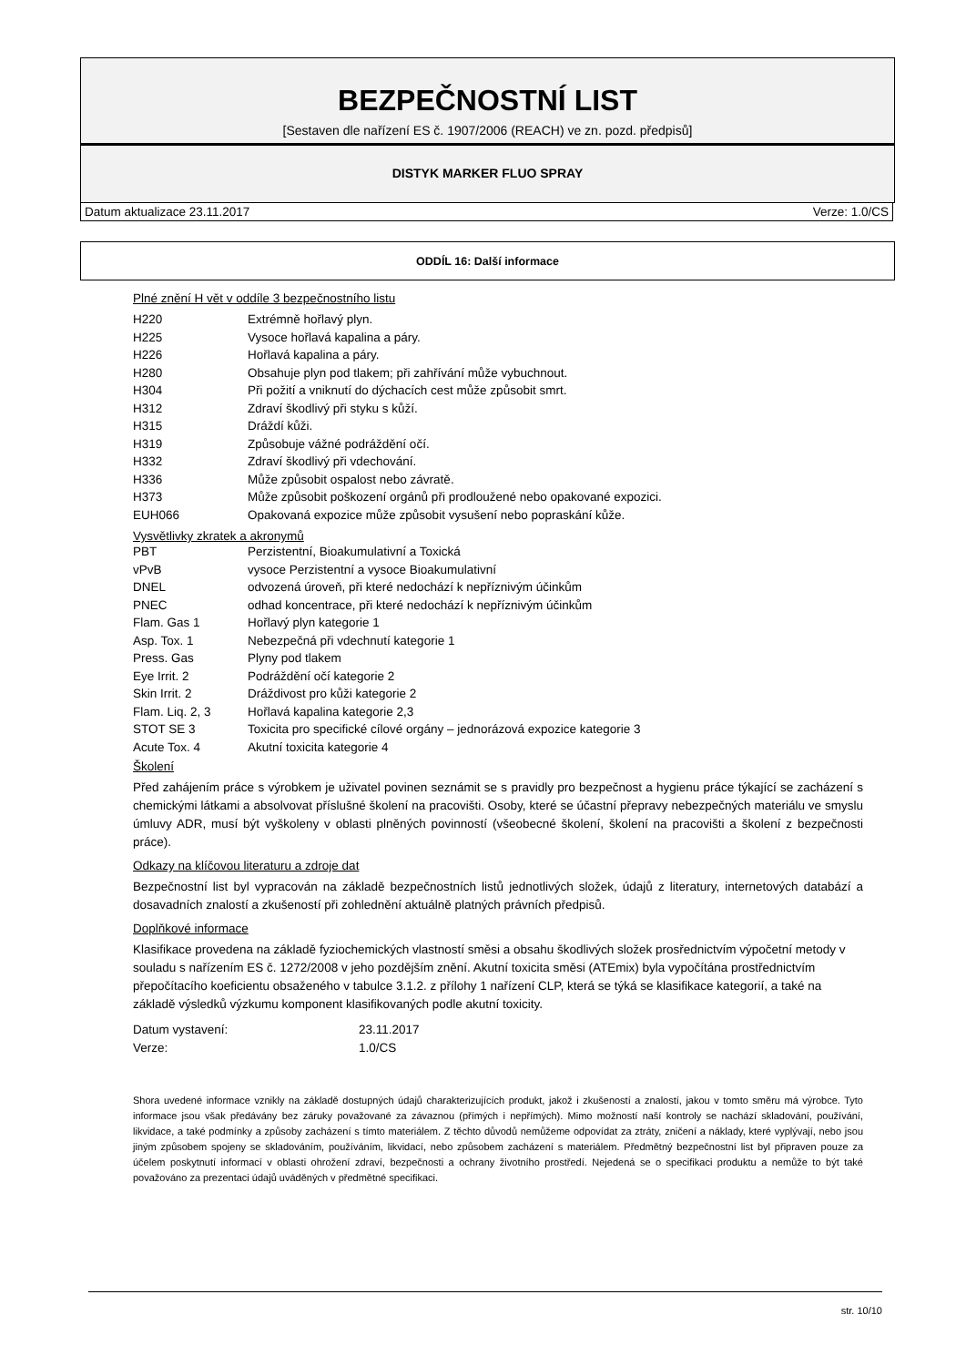BEZPEČNOSTNÍ LIST
[Sestaven dle nařízení ES č. 1907/2006 (REACH) ve zn. pozd. předpisů]
DISTYK MARKER FLUO SPRAY
Datum aktualizace 23.11.2017 Verze: 1.0/CS
ODDÍL 16: Další informace
Plné znění H vět v oddíle 3 bezpečnostního listu
| H220 | Extrémně hořlavý plyn. |
| H225 | Vysoce hořlavá kapalina a páry. |
| H226 | Hořlavá kapalina a páry. |
| H280 | Obsahuje plyn pod tlakem; při zahřívání může vybuchnout. |
| H304 | Při požití a vniknutí do dýchacích cest může způsobit smrt. |
| H312 | Zdraví škodlivý při styku s kůží. |
| H315 | Dráždí kůži. |
| H319 | Způsobuje vážné podráždění očí. |
| H332 | Zdraví škodlivý při vdechování. |
| H336 | Může způsobit ospalost nebo závratě. |
| H373 | Může způsobit poškození orgánů při prodloužené nebo opakované expozici. |
| EUH066 | Opakovaná expozice může způsobit vysušení nebo popraskání kůže. |
Vysvětlivky zkratek a akronymů
| PBT | Perzistentní, Bioakumulativní a Toxická |
| vPvB | vysoce Perzistentní a vysoce Bioakumulativní |
| DNEL | odvozená úroveň, při které nedochází k nepříznivým účinkům |
| PNEC | odhad koncentrace, při které nedochází k nepříznivým účinkům |
| Flam. Gas 1 | Hořlavý plyn kategorie 1 |
| Asp. Tox. 1 | Nebezpečná při vdechnutí kategorie 1 |
| Press. Gas | Plyny pod tlakem |
| Eye Irrit. 2 | Podráždění očí kategorie 2 |
| Skin Irrit. 2 | Dráždivost pro kůži kategorie 2 |
| Flam. Liq. 2, 3 | Hořlavá kapalina kategorie 2,3 |
| STOT SE 3 | Toxicita pro specifické cílové orgány – jednorázová expozice kategorie 3 |
| Acute Tox. 4 | Akutní toxicita kategorie 4 |
Školení
Před zahájením práce s výrobkem je uživatel povinen seznámit se s pravidly pro bezpečnost a hygienu práce týkající se zacházení s chemickými látkami a absolvovat příslušné školení na pracovišti. Osoby, které se účastní přepravy nebezpečných materiálu ve smyslu úmluvy ADR, musí být vyškoleny v oblasti plněných povinností (všeobecné školení, školení na pracovišti a školení z bezpečnosti práce).
Odkazy na klíčovou literaturu a zdroje dat
Bezpečnostní list byl vypracován na základě bezpečnostních listů jednotlivých složek, údajů z literatury, internetových databází a dosavadních znalostí a zkušeností při zohlednění aktuálně platných právních předpisů.
Doplňkové informace
Klasifikace provedena na základě fyziochemických vlastností směsi a obsahu škodlivých složek prosřednictvím výpočetní metody v souladu s nařízením ES č. 1272/2008 v jeho pozdějším znění. Akutní toxicita směsi (ATEmix) byla vypočítána prostřednictvím přepočítacího koeficientu obsaženého v tabulce 3.1.2. z přílohy 1 nařízení CLP, která se týká se klasifikace kategorií, a také na základě výsledků výzkumu komponent klasifikovaných podle akutní toxicity.
| Datum vystavení: | 23.11.2017 |
| Verze: | 1.0/CS |
Shora uvedené informace vznikly na základě dostupných údajů charakterizujících produkt, jakož i zkušeností a znalostí, jakou v tomto směru má výrobce. Tyto informace jsou však předávány bez záruky považované za závaznou (přímých i nepřímých). Mimo možností naší kontroly se nachází skladování, používání, likvidace, a také podmínky a způsoby zacházení s tímto materiálem. Z těchto důvodů nemůžeme odpovídat za ztráty, zničení a náklady, které vyplývají, nebo jsou jiným způsobem spojeny se skladováním, používáním, likvidací, nebo způsobem zacházení s materiálem. Předmětný bezpečnostní list byl připraven pouze za účelem poskytnutí informací v oblasti ohrožení zdraví, bezpečnosti a ochrany životního prostředí. Nejedená se o specifikaci produktu a nemůže to být také považováno za prezentaci údajů uváděných v předmětné specifikaci.
str. 10/10